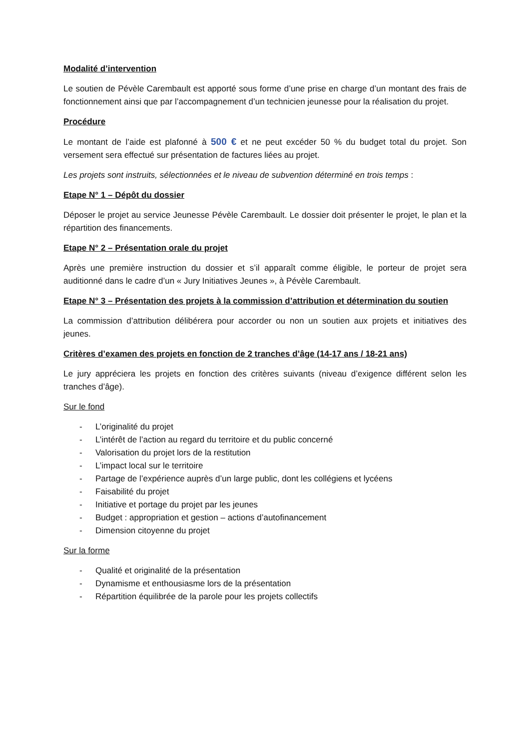Modalité d’intervention
Le soutien de Pévèle Carembault est apporté sous forme d’une prise en charge d’un montant des frais de fonctionnement ainsi que par l’accompagnement d’un technicien jeunesse pour la réalisation du projet.
Procédure
Le montant de l’aide est plafonné à 500 € et ne peut excéder 50 % du budget total du projet. Son versement sera effectué sur présentation de factures liées au projet.
Les projets sont instruits, sélectionnées et le niveau de subvention déterminé en trois temps :
Etape N° 1 – Dépôt du dossier
Déposer le projet au service Jeunesse Pévèle Carembault. Le dossier doit présenter le projet, le plan et la répartition des financements.
Etape N° 2 – Présentation orale du projet
Après une première instruction du dossier et s’il apparaît comme éligible, le porteur de projet sera auditionné dans le cadre d’un « Jury Initiatives Jeunes », à Pévèle Carembault.
Etape N° 3 – Présentation des projets à la commission d’attribution et détermination du soutien
La commission d’attribution délibérera pour accorder ou non un soutien aux projets et initiatives des jeunes.
Critères d’examen des projets en fonction de 2 tranches d’âge (14-17 ans / 18-21 ans)
Le jury appréciera les projets en fonction des critères suivants (niveau d’exigence différent selon les tranches d’âge).
Sur le fond
- L’originalité du projet
- L’intérêt de l’action au regard du territoire et du public concerné
- Valorisation du projet lors de la restitution
- L’impact local sur le territoire
- Partage de l’expérience auprès d’un large public, dont les collégiens et lycéens
- Faisabilité du projet
- Initiative et portage du projet par les jeunes
- Budget : appropriation et gestion – actions d’autofinancement
- Dimension citoyenne du projet
Sur la forme
- Qualité et originalité de la présentation
- Dynamisme et enthousiasme lors de la présentation
- Répartition équilibrée de la parole pour les projets collectifs